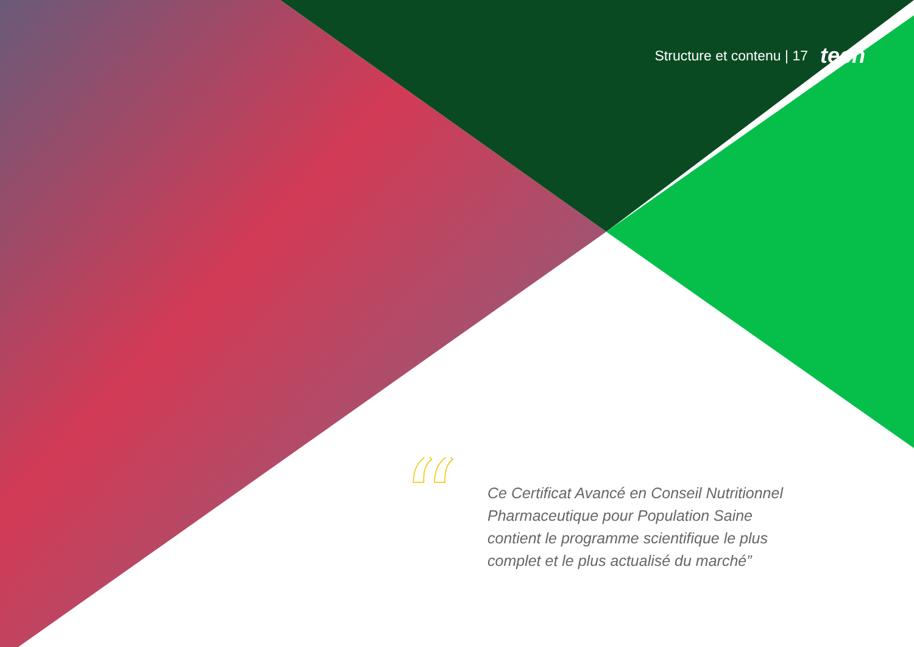Structure et contenu | 17 tech
“
Ce Certificat Avancé en Conseil Nutritionnel Pharmaceutique pour Population Saine contient le programme scientifique le plus complet et le plus actualisé du marché”